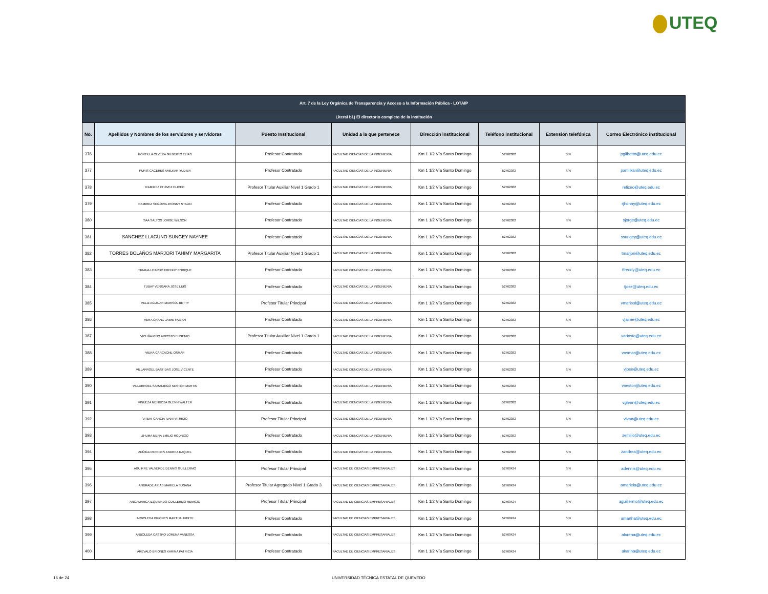UTEQ
| Art. 7 de la Ley Orgánica de Transparencia y Acceso a la Información Pública - LOTAIP | | | | | | | |
| Literal b1) El directorio completo de la institución | | | | | | | |
| No. | Apellidos y Nombres de los servidores y servidoras | Puesto Institucional | Unidad a la que pertenece | Dirección institucional | Teléfono institucional | Extensión telefónica | Correo Electrónico institucional |
| 376 | PORTILLA OLVERA GILBERTO ELIAS | Profesor Contratado | FACULTAD CIENCIAS DE LA INGENIERIA | Km 1 1/2 Vía Santo Domingo | 52762382 | S/N | pgilberto@uteq.edu.ec |
| 377 | PURIS CACERES AMILKAR YUDIER | Profesor Contratado | FACULTAD CIENCIAS DE LA INGENIERIA | Km 1 1/2 Vía Santo Domingo | 52762382 | S/N | pamilkar@uteq.edu.ec |
| 378 | RAMIREZ CHAVEZ ELICEO | Profesor Titular Auxiliar Nivel 1 Grado 1 | FACULTAD CIENCIAS DE LA INGENIERIA | Km 1 1/2 Vía Santo Domingo | 52762382 | S/N | reliceo@uteq.edu.ec |
| 379 | RAMIREZ SEGOVIA JHONNY STALIN | Profesor Contratado | FACULTAD CIENCIAS DE LA INGENIERIA | Km 1 1/2 Vía Santo Domingo | 52762382 | S/N | rjhonny@uteq.edu.ec |
| 380 | SAA SALTOS JORGE WILSON | Profesor Contratado | FACULTAD CIENCIAS DE LA INGENIERIA | Km 1 1/2 Vía Santo Domingo | 52762382 | S/N | sjorge@uteq.edu.ec |
| 381 | SANCHEZ LLAGUNO SUNGEY NAYNEE | Profesor Contratado | FACULTAD CIENCIAS DE LA INGENIERIA | Km 1 1/2 Vía Santo Domingo | 52762382 | S/N | ssungey@uteq.edu.ec |
| 382 | TORRES BOLAÑOS MARJORI TAHIMY MARGARITA | Profesor Titular Auxiliar Nivel 1 Grado 1 | FACULTAD CIENCIAS DE LA INGENIERIA | Km 1 1/2 Vía Santo Domingo | 52762382 | S/N | tmarjori@uteq.edu.ec |
| 383 | TRIANA LITARDO FREDDY ENRIQUE | Profesor Contratado | FACULTAD CIENCIAS DE LA INGENIERIA | Km 1 1/2 Vía Santo Domingo | 52762382 | S/N | tfreddy@uteq.edu.ec |
| 384 | TUBAY VERGARA JOSE LUIS | Profesor Contratado | FACULTAD CIENCIAS DE LA INGENIERIA | Km 1 1/2 Vía Santo Domingo | 52762382 | S/N | tjose@uteq.edu.ec |
| 385 | VELIZ AGUILAR MARISOL BETTY | Profesor Titular Principal | FACULTAD CIENCIAS DE LA INGENIERIA | Km 1 1/2 Vía Santo Domingo | 52762382 | S/N | vmarisol@uteq.edu.ec |
| 386 | VERA CHANG JAIME FABIAN | Profesor Contratado | FACULTAD CIENCIAS DE LA INGENIERIA | Km 1 1/2 Vía Santo Domingo | 52762382 | S/N | vjaime@uteq.edu.ec |
| 387 | VICUÑA PINO ARIOSTO EUGENIO | Profesor Titular Auxiliar Nivel 1 Grado 1 | FACULTAD CIENCIAS DE LA INGENIERIA | Km 1 1/2 Vía Santo Domingo | 52762382 | S/N | variosto@uteq.edu.ec |
| 388 | VIERA CARCACHE OSMAR | Profesor Contratado | FACULTAD CIENCIAS DE LA INGENIERIA | Km 1 1/2 Vía Santo Domingo | 52762382 | S/N | vosmar@uteq.edu.ec |
| 389 | VILLARROEL BASTIDAS JOSE VICENTE | Profesor Contratado | FACULTAD CIENCIAS DE LA INGENIERIA | Km 1 1/2 Vía Santo Domingo | 52762382 | S/N | vjose@uteq.edu.ec |
| 390 | VILLARROEL SAMANIEGO NESTOR MARTIN | Profesor Contratado | FACULTAD CIENCIAS DE LA INGENIERIA | Km 1 1/2 Vía Santo Domingo | 52762382 | S/N | vnestor@uteq.edu.ec |
| 391 | VINUEZA MENDOZA GLENN WALTER | Profesor Contratado | FACULTAD CIENCIAS DE LA INGENIERIA | Km 1 1/2 Vía Santo Domingo | 52762382 | S/N | vglenn@uteq.edu.ec |
| 392 | VITERI GARCIA IVAN PATRICIO | Profesor Titular Principal | FACULTAD CIENCIAS DE LA INGENIERIA | Km 1 1/2 Vía Santo Domingo | 52762382 | S/N | vivan@uteq.edu.ec |
| 393 | ZHUMA MERA EMILIO RODRIGO | Profesor Contratado | FACULTAD CIENCIAS DE LA INGENIERIA | Km 1 1/2 Vía Santo Domingo | 52762382 | S/N | zemilio@uteq.edu.ec |
| 394 | ZUÑIGA PAREDES ANDREA RAQUEL | Profesor Contratado | FACULTAD CIENCIAS DE LA INGENIERIA | Km 1 1/2 Vía Santo Domingo | 52762382 | S/N | zandrea@uteq.edu.ec |
| 395 | AGUIRRE VALVERDE DENNIS GUILLERMO | Profesor Titular Principal | FACULTAD DE CIENCIAS EMPRESARIALES | Km 1 1/2 Vía Santo Domingo | 52760424 | S/N | adennis@uteq.edu.ec |
| 396 | ANDRADE ARIAS MARIELA SUSANA | Profesor Titular Agregado Nivel 1 Grado 3 | FACULTAD DE CIENCIAS EMPRESARIALES | Km 1 1/2 Vía Santo Domingo | 52760424 | S/N | amariela@uteq.edu.ec |
| 397 | ANGAMARCA IZQUIERDO GUILLERMO REMIGIO | Profesor Titular Principal | FACULTAD DE CIENCIAS EMPRESARIALES | Km 1 1/2 Vía Santo Domingo | 52760424 | S/N | aguillermo@uteq.edu.ec |
| 398 | ARBOLEDA BRIONES MARTHA JUDITH | Profesor Contratado | FACULTAD DE CIENCIAS EMPRESARIALES | Km 1 1/2 Vía Santo Domingo | 52760424 | S/N | amartha@uteq.edu.ec |
| 399 | ARBOLEDA CASTRO LORENA VANESSA | Profesor Contratado | FACULTAD DE CIENCIAS EMPRESARIALES | Km 1 1/2 Vía Santo Domingo | 52760424 | S/N | alorena@uteq.edu.ec |
| 400 | AREVALO BRIONES KARINA PATRICIA | Profesor Contratado | FACULTAD DE CIENCIAS EMPRESARIALES | Km 1 1/2 Vía Santo Domingo | 52760424 | S/N | akarina@uteq.edu.ec |
16 de 24
UNIVERSIDAD TÉCNICA ESTATAL DE QUEVEDO